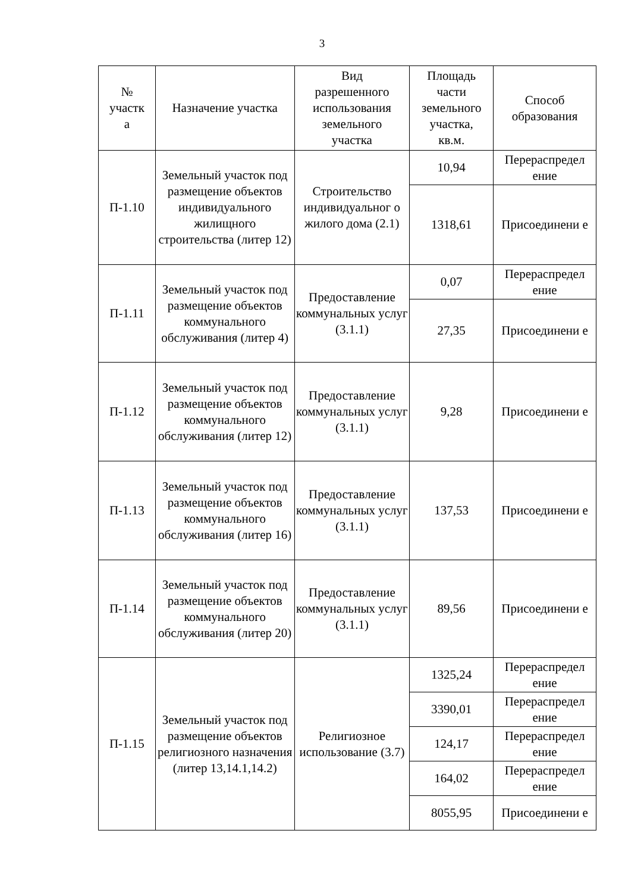3
| № участк а | Назначение участка | Вид разрешенного использования земельного участка | Площадь части земельного участка, кв.м. | Способ образования |
| --- | --- | --- | --- | --- |
| П-1.10 | Земельный участок под размещение объектов индивидуального жилищного строительства (литер 12) | Строительство индивидуальног о жилого дома (2.1) | 10,94 | Перераспредел ение |
| | | | 1318,61 | Присоединени е |
| П-1.11 | Земельный участок под размещение объектов коммунального обслуживания (литер 4) | Предоставление коммунальных услуг (3.1.1) | 0,07 | Перераспредел ение |
| | | | 27,35 | Присоединени е |
| П-1.12 | Земельный участок под размещение объектов коммунального обслуживания (литер 12) | Предоставление коммунальных услуг (3.1.1) | 9,28 | Присоединени е |
| П-1.13 | Земельный участок под размещение объектов коммунального обслуживания (литер 16) | Предоставление коммунальных услуг (3.1.1) | 137,53 | Присоединени е |
| П-1.14 | Земельный участок под размещение объектов коммунального обслуживания (литер 20) | Предоставление коммунальных услуг (3.1.1) | 89,56 | Присоединени е |
| П-1.15 | Земельный участок под размещение объектов религиозного назначения (литер 13,14.1,14.2) | Религиозное использование (3.7) | 1325,24 | Перераспредел ение |
| | | | 3390,01 | Перераспредел ение |
| | | | 124,17 | Перераспредел ение |
| | | | 164,02 | Перераспредел ение |
| | | | 8055,95 | Присоединени е |